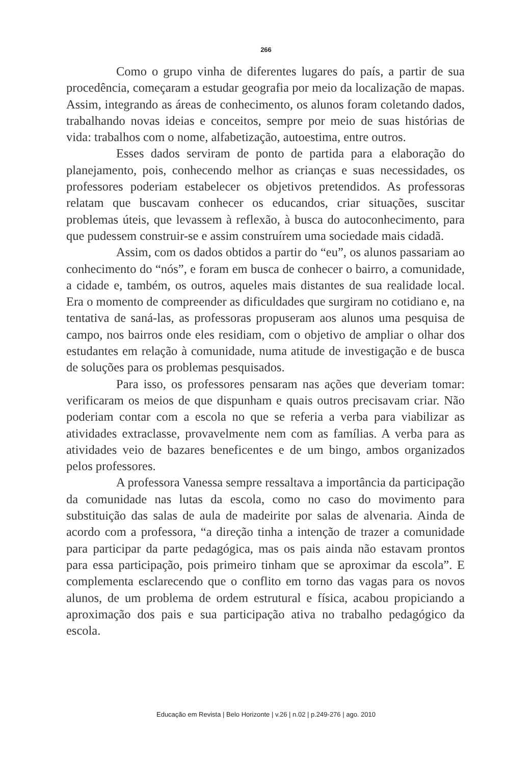266
Como o grupo vinha de diferentes lugares do país, a partir de sua procedência, começaram a estudar geografia por meio da localização de mapas. Assim, integrando as áreas de conhecimento, os alunos foram coletando dados, trabalhando novas ideias e conceitos, sempre por meio de suas histórias de vida: trabalhos com o nome, alfabetização, autoestima, entre outros.
Esses dados serviram de ponto de partida para a elaboração do planejamento, pois, conhecendo melhor as crianças e suas necessidades, os professores poderiam estabelecer os objetivos pretendidos. As professoras relatam que buscavam conhecer os educandos, criar situações, suscitar problemas úteis, que levassem à reflexão, à busca do autoconhecimento, para que pudessem construir-se e assim construírem uma sociedade mais cidadã.
Assim, com os dados obtidos a partir do “eu”, os alunos passariam ao conhecimento do “nós”, e foram em busca de conhecer o bairro, a comunidade, a cidade e, também, os outros, aqueles mais distantes de sua realidade local. Era o momento de compreender as dificuldades que surgiram no cotidiano e, na tentativa de saná-las, as professoras propuseram aos alunos uma pesquisa de campo, nos bairros onde eles residiam, com o objetivo de ampliar o olhar dos estudantes em relação à comunidade, numa atitude de investigação e de busca de soluções para os problemas pesquisados.
Para isso, os professores pensaram nas ações que deveriam tomar: verificaram os meios de que dispunham e quais outros precisavam criar. Não poderiam contar com a escola no que se referia a verba para viabilizar as atividades extraclasse, provavelmente nem com as famílias. A verba para as atividades veio de bazares beneficentes e de um bingo, ambos organizados pelos professores.
A professora Vanessa sempre ressaltava a importância da participação da comunidade nas lutas da escola, como no caso do movimento para substituição das salas de aula de madeirite por salas de alvenaria. Ainda de acordo com a professora, “a direção tinha a intenção de trazer a comunidade para participar da parte pedagógica, mas os pais ainda não estavam prontos para essa participação, pois primeiro tinham que se aproximar da escola”. E complementa esclarecendo que o conflito em torno das vagas para os novos alunos, de um problema de ordem estrutural e física, acabou propiciando a aproximação dos pais e sua participação ativa no trabalho pedagógico da escola.
Educação em Revista | Belo Horizonte | v.26 | n.02 | p.249-276 | ago. 2010